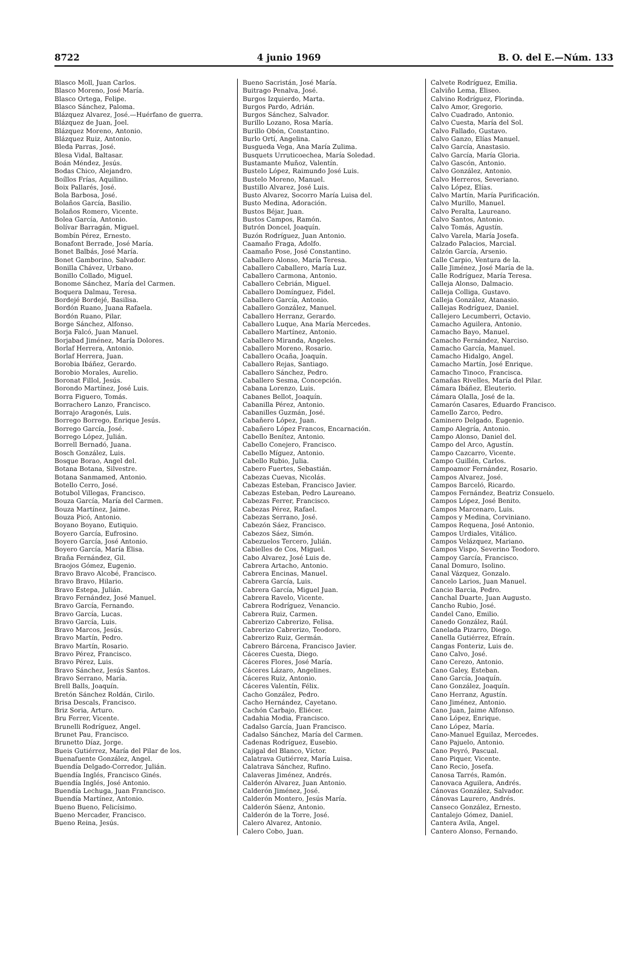8722 4 junio 1969 B. O. del E.—Núm. 133
Blasco Moll, Juan Carlos.
Blasco Moreno, José María.
Blasco Ortega, Felipe.
Blasco Sánchez, Paloma.
Blázquez Alvarez, José.—Huérfano de guerra.
Blázquez de Juan, Joel.
Blázquez Moreno, Antonio.
Blázquez Ruiz, Antonio.
Bleda Parras, José.
Blesa Vidal, Baltasar.
Boán Méndez, Jesús.
Bodas Chico, Alejandro.
Boíllos Frías, Aquilino.
Boix Pallarés, José.
Bola Barbosa, José.
Bolaños García, Basilio.
Bolaños Romero, Vicente.
Bolea García, Antonio.
Bolívar Barragán, Miguel.
Bombín Pérez, Ernesto.
Bonafont Berrade, José María.
Bonet Balbás, José María.
Bonet Gamborino, Salvador.
Bonilla Chávez, Urbano.
Bonillo Collado, Miguel.
Bonome Sánchez, María del Carmen.
Boquera Dalmau, Teresa.
Bordejé Bordejé, Basilisa.
Bordón Ruano, Juana Rafaela.
Bordón Ruano, Pilar.
Borge Sánchez, Alfonso.
Borja Falcó, Juan Manuel.
Borjabad Jiménez, María Dolores.
Borlaf Herrera, Antonio.
Borlaf Herrera, Juan.
Borobia Ibáñez, Gerardo.
Borobio Morales, Aurelio.
Boronat Fillol, Jesús.
Borondo Martínez, José Luis.
Borra Figuero, Tomás.
Borrachero Lanzo, Francisco.
Borrajo Aragonés, Luis.
Borrego Borrego, Enrique Jesús.
Borrego García, José.
Borrego López, Julián.
Borrell Bernadó, Juana.
Bosch González, Luis.
Bosque Borao, Angel del.
Botana Botana, Silvestre.
Botana Sanmamed, Antonio.
Botello Cerro, José.
Botubol Villegas, Francisco.
Bouza García, María del Carmen.
Bouza Martínez, Jaime.
Bouza Picó, Antonio.
Boyano Boyano, Eutiquio.
Boyero García, Eufrosino.
Boyero García, José Antonio.
Boyero García, María Elisa.
Braña Fernández, Gil.
Braojos Gómez, Eugenio.
Bravo Bravo Alcobé, Francisco.
Bravo Bravo, Hilario.
Bravo Estepa, Julián.
Bravo Fernández, José Manuel.
Bravo García, Fernando.
Bravo García, Lucas.
Bravo García, Luis.
Bravo Marcos, Jesús.
Bravo Martín, Pedro.
Bravo Martín, Rosario.
Bravo Pérez, Francisco.
Bravo Pérez, Luis.
Bravo Sánchez, Jesús Santos.
Bravo Serrano, María.
Brell Balls, Joaquín.
Bretón Sánchez Roldán, Cirilo.
Brisa Descals, Francisco.
Briz Soria, Arturo.
Bru Ferrer, Vicente.
Brunelli Rodríguez, Angel.
Brunet Pau, Francisco.
Brunetto Díaz, Jorge.
Bueis Gutiérrez, María del Pilar de los.
Buenafuente González, Angel.
Buendía Delgado-Corredor, Julián.
Buendía Inglés, Francisco Ginés.
Buendía Inglés, José Antonio.
Buendía Lechuga, Juan Francisco.
Buendía Martínez, Antonio.
Bueno Bueno, Felicísimo.
Bueno Mercader, Francisco.
Bueno Reina, Jesús.
Bueno Sacristán, José María.
Buitrago Penalva, José.
Burgos Izquierdo, Marta.
Burgos Pardo, Adrián.
Burgos Sánchez, Salvador.
Burillo Lozano, Rosa María.
Burillo Obón, Constantino.
Burlo Ortí, Angelina.
Busgueda Vega, Ana María Zulima.
Busquets Urruticoechea, María Soledad.
Bustamante Muñoz, Valentín.
Bustelo López, Raimundo José Luis.
Bustelo Moreno, Manuel.
Bustillo Alvarez, José Luis.
Busto Alvarez, Socorro María Luisa del.
Busto Medina, Adoración.
Bustos Béjar, Juan.
Bustos Campos, Ramón.
Butrón Doncel, Joaquín.
Buzón Rodríguez, Juan Antonio.
Caamaño Fraga, Adolfo.
Caamaño Pose, José Constantino.
Caballero Alonso, María Teresa.
Caballero Caballero, María Luz.
Caballero Carmona, Antonio.
Caballero Cebrián, Miguel.
Caballero Domínguez, Fidel.
Caballero García, Antonio.
Caballero González, Manuel.
Caballero Herranz, Gerardo.
Caballero Luque, Ana María Mercedes.
Caballero Martínez, Antonio.
Caballero Miranda, Angeles.
Caballero Moreno, Rosario.
Caballero Ocaña, Joaquín.
Caballero Rejas, Santiago.
Caballero Sánchez, Pedro.
Caballero Sesma, Concepción.
Cabana Lorenzo, Luis.
Cabanes Bellot, Joaquín.
Cabanilla Pérez, Antonio.
Cabanilles Guzmán, José.
Cabañero López, Juan.
Cabañero López Francos, Encarnación.
Cabello Benítez, Antonio.
Cabello Conejero, Francisco.
Cabello Míguez, Antonio.
Cabello Rubio, Julia.
Cabero Fuertes, Sebastián.
Cabezas Cuevas, Nicolás.
Cabezas Esteban, Francisco Javier.
Cabezas Esteban, Pedro Laureano.
Cabezas Ferrer, Francisco.
Cabezas Pérez, Rafael.
Cabezas Serrano, José.
Cabezón Sáez, Francisco.
Cabezos Sáez, Simón.
Cabezuelos Tercero, Julián.
Cabielles de Cos, Miguel.
Cabo Alvarez, José Luis de.
Cabrera Artacho, Antonio.
Cabrera Encinas, Manuel.
Cabrera García, Luis.
Cabrera García, Miguel Juan.
Cabrera Ravelo, Vicente.
Cabrera Rodríguez, Venancio.
Cabrera Ruiz, Carmen.
Cabrerizo Cabrerizo, Felisa.
Cabrerizo Cabrerizo, Teodoro.
Cabrerizo Ruiz, Germán.
Cabrero Bárcena, Francisco Javier.
Cáceres Cuesta, Diego.
Cáceres Flores, José María.
Cáceres Lázaro, Angelines.
Cáceres Ruiz, Antonio.
Cáceres Valentín, Félix.
Cacho González, Pedro.
Cacho Hernández, Cayetano.
Cachón Carbajo, Eliécer.
Cadahia Modia, Francisco.
Cadalso García, Juan Francisco.
Cadalso Sánchez, María del Carmen.
Cadenas Rodríguez, Eusebio.
Cajigal del Blanco, Víctor.
Calatrava Gutiérrez, María Luisa.
Calatrava Sánchez, Rufino.
Calaveras Jiménez, Andrés.
Calderón Alvarez, Juan Antonio.
Calderón Jiménez, José.
Calderón Montero, Jesús María.
Calderón Sáenz, Antonio.
Calderón de la Torre, José.
Calero Alvarez, Antonio.
Calero Cobo, Juan.
Calvete Rodríguez, Emilia.
Calviño Lema, Eliseo.
Calvino Rodríguez, Florinda.
Calvo Amor, Gregorio.
Calvo Cuadrado, Antonio.
Calvo Cuesta, María del Sol.
Calvo Fallado, Gustavo.
Calvo Ganzo, Elías Manuel.
Calvo García, Anastasio.
Calvo García, María Gloria.
Calvo Gascón, Antonio.
Calvo González, Antonio.
Calvo Herreros, Severiano.
Calvo López, Elías.
Calvo Martín, María Purificación.
Calvo Murillo, Manuel.
Calvo Peralta, Laureano.
Calvo Santos, Antonio.
Calvo Tomás, Agustín.
Calvo Varela, María Josefa.
Calzado Palacios, Marcial.
Calzón García, Arsenio.
Calle Carpio, Ventura de la.
Calle Jiménez, José María de la.
Calle Rodríguez, María Teresa.
Calleja Alonso, Dalmacio.
Calleja Colliga, Gustavo.
Calleja González, Atanasio.
Callejas Rodríguez, Daniel.
Callejero Lecumberri, Octavio.
Camacho Aguilera, Antonio.
Camacho Bayo, Manuel.
Camacho Fernández, Narciso.
Camacho García, Manuel.
Camacho Hidalgo, Angel.
Camacho Martín, José Enrique.
Camacho Tinoco, Francisca.
Camañas Rivelles, María del Pilar.
Cámara Ibáñez, Eleuterio.
Cámara Olalla, José de la.
Camarón Casares, Eduardo Francisco.
Camello Zarco, Pedro.
Caminero Delgado, Eugenio.
Campo Alegría, Antonio.
Campo Alonso, Daniel del.
Campo del Arco, Agustín.
Campo Cazcarro, Vicente.
Campo Guillén, Carlos.
Campoamor Fernández, Rosario.
Campos Alvarez, José.
Campos Barceló, Ricardo.
Campos Fernández, Beatriz Consuelo.
Campos López, José Benito.
Campos Marcenaro, Luis.
Campos y Medina, Corviniano.
Campos Requena, José Antonio.
Campos Urdiales, Vitálico.
Campos Velázquez, Mariano.
Campos Vispo, Severino Teodoro.
Campoy García, Francisco.
Canal Domuro, Isolino.
Canal Vázquez, Gonzalo.
Cancelo Larios, Juan Manuel.
Cancio Barcia, Pedro.
Canchal Duarte, Juan Augusto.
Cancho Rubio, José.
Candel Cano, Emilio.
Canedo González, Raúl.
Canelada Pizarro, Diego.
Canella Gutiérrez, Efraín.
Cangas Fonteriz, Luis de.
Cano Calvo, José.
Cano Cerezo, Antonio.
Cano Galey, Esteban.
Cano García, Joaquín.
Cano González, Joaquín.
Cano Herranz, Agustín.
Cano Jiménez, Antonio.
Cano Juan, Jaime Alfonso.
Cano López, Enrique.
Cano López, María.
Cano-Manuel Eguilaz, Mercedes.
Cano Pajuelo, Antonio.
Cano Peyró, Pascual.
Cano Piquer, Vicente.
Cano Recio, Josefa.
Canosa Tarrés, Ramón.
Canovaca Aguilera, Andrés.
Cánovas González, Salvador.
Cánovas Laurero, Andrés.
Canseco González, Ernesto.
Cantalejo Gómez, Daniel.
Cantera Avila, Angel.
Cantero Alonso, Fernando.